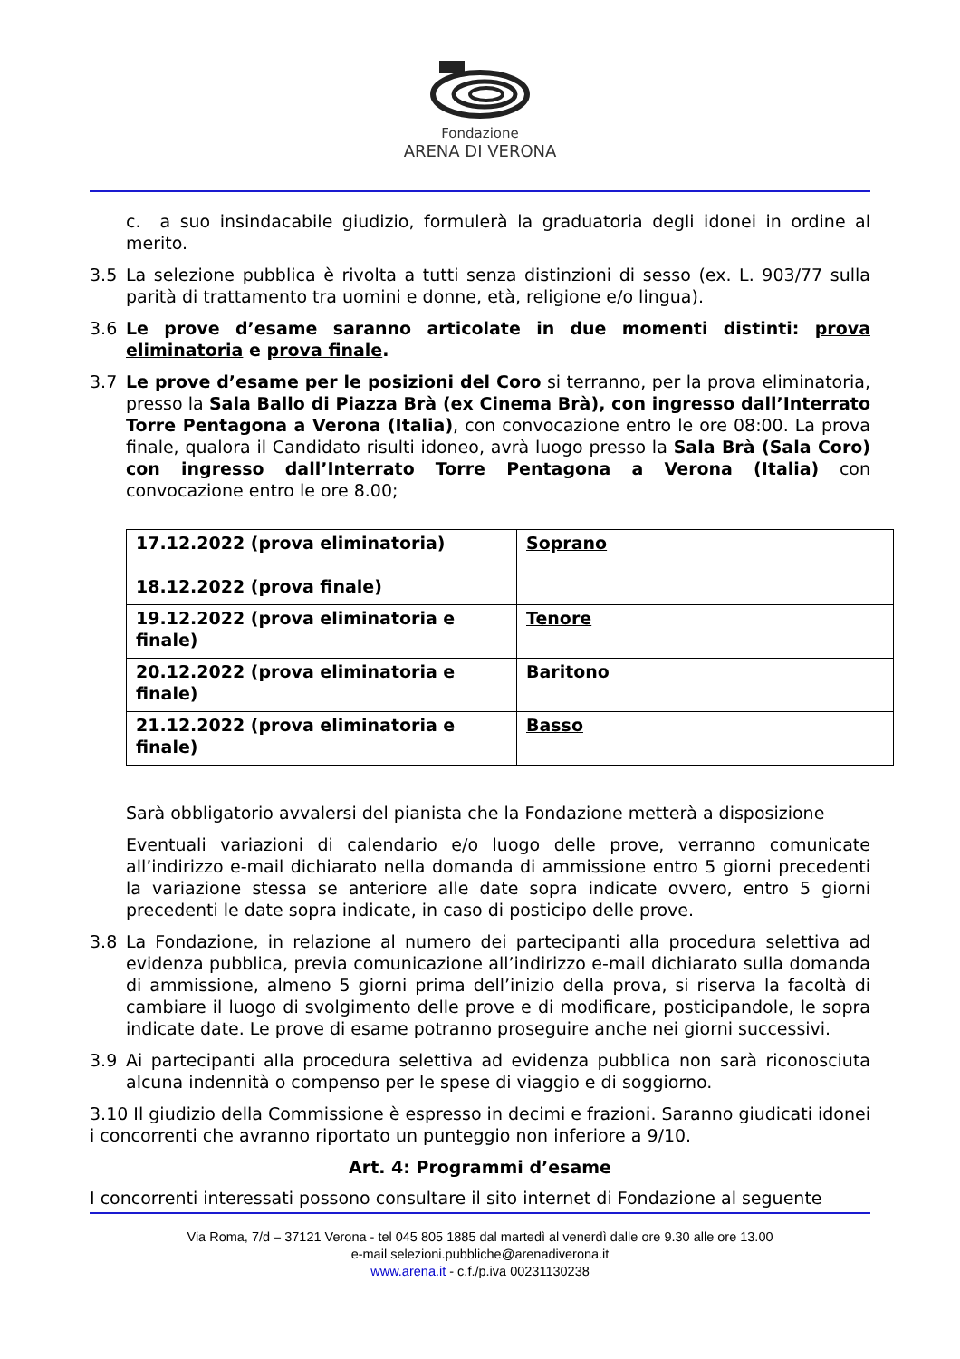Fondazione
ARENA DI VERONA
c. a suo insindacabile giudizio, formulerà la graduatoria degli idonei in ordine al merito.
3.5 La selezione pubblica è rivolta a tutti senza distinzioni di sesso (ex. L. 903/77 sulla parità di trattamento tra uomini e donne, età, religione e/o lingua).
3.6 Le prove d’esame saranno articolate in due momenti distinti: prova eliminatoria e prova finale.
3.7 Le prove d’esame per le posizioni del Coro si terranno, per la prova eliminatoria, presso la Sala Ballo di Piazza Brà (ex Cinema Brà), con ingresso dall’Interrato Torre Pentagona a Verona (Italia), con convocazione entro le ore 08:00. La prova finale, qualora il Candidato risulti idoneo, avrà luogo presso la Sala Brà (Sala Coro) con ingresso dall’Interrato Torre Pentagona a Verona (Italia) con convocazione entro le ore 8.00;
| 17.12.2022 (prova eliminatoria) 18.12.2022 (prova finale) | Soprano |
| 19.12.2022 (prova eliminatoria e finale) | Tenore |
| 20.12.2022 (prova eliminatoria e finale) | Baritono |
| 21.12.2022 (prova eliminatoria e finale) | Basso |
Sarà obbligatorio avvalersi del pianista che la Fondazione metterà a disposizione
Eventuali variazioni di calendario e/o luogo delle prove, verranno comunicate all’indirizzo e-mail dichiarato nella domanda di ammissione entro 5 giorni precedenti la variazione stessa se anteriore alle date sopra indicate ovvero, entro 5 giorni precedenti le date sopra indicate, in caso di posticipo delle prove.
3.8 La Fondazione, in relazione al numero dei partecipanti alla procedura selettiva ad evidenza pubblica, previa comunicazione all’indirizzo e-mail dichiarato sulla domanda di ammissione, almeno 5 giorni prima dell’inizio della prova, si riserva la facoltà di cambiare il luogo di svolgimento delle prove e di modificare, posticipandole, le sopra indicate date. Le prove di esame potranno proseguire anche nei giorni successivi.
3.9 Ai partecipanti alla procedura selettiva ad evidenza pubblica non sarà riconosciuta alcuna indennità o compenso per le spese di viaggio e di soggiorno.
3.10 Il giudizio della Commissione è espresso in decimi e frazioni. Saranno giudicati idonei i concorrenti che avranno riportato un punteggio non inferiore a 9/10.
Art. 4: Programmi d’esame
I concorrenti interessati possono consultare il sito internet di Fondazione al seguente
Via Roma, 7/d – 37121 Verona - tel 045 805 1885 dal martedì al venerdì dalle ore 9.30 alle ore 13.00
e-mail selezioni.pubbliche@arenadiverona.it
www.arena.it - c.f./p.iva 00231130238